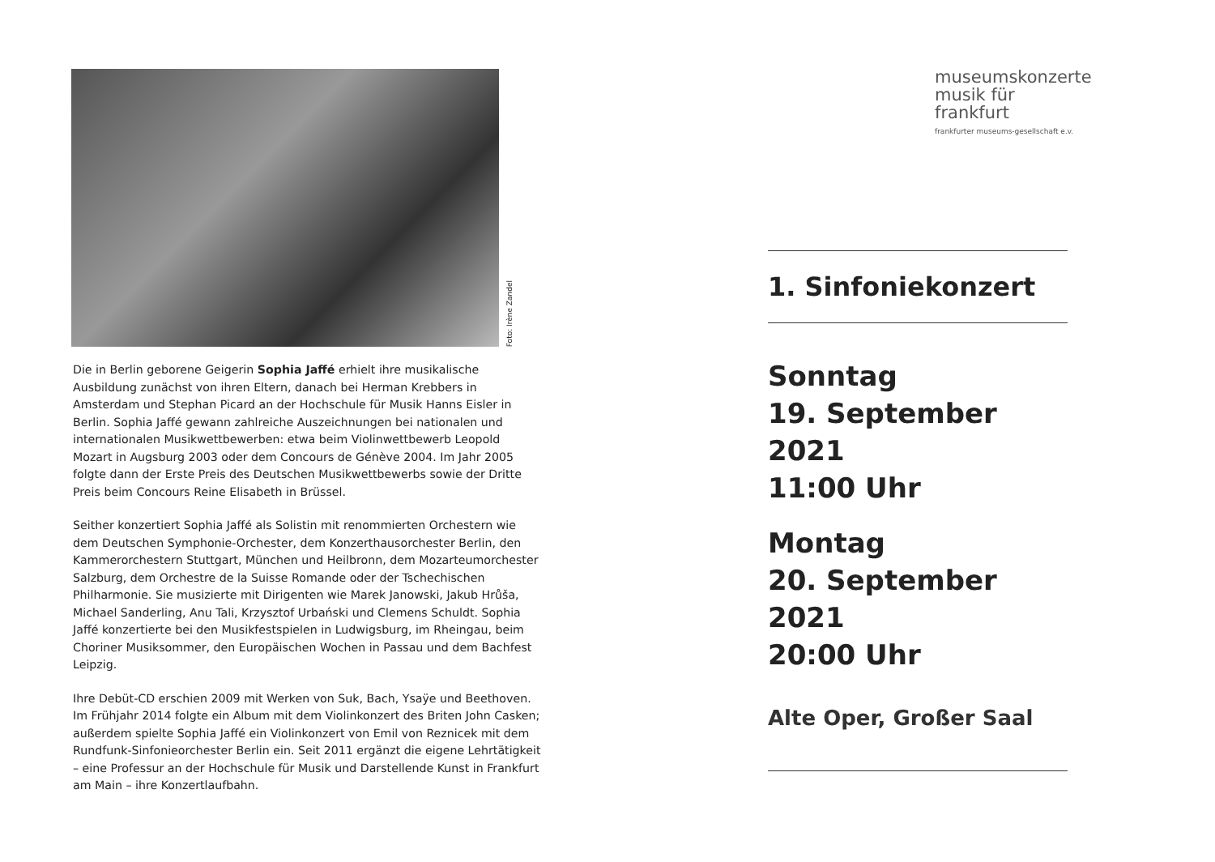Foto: Irène Zandel
Die in Berlin geborene Geigerin Sophia Jaffé erhielt ihre musikalische Ausbildung zunächst von ihren Eltern, danach bei Herman Krebbers in Amsterdam und Stephan Picard an der Hochschule für Musik Hanns Eisler in Berlin. Sophia Jaffé gewann zahlreiche Auszeichnungen bei nationalen und internationalen Musikwettbewerben: etwa beim Violinwettbewerb Leopold Mozart in Augsburg 2003 oder dem Concours de Génève 2004. Im Jahr 2005 folgte dann der Erste Preis des Deutschen Musikwettbewerbs sowie der Dritte Preis beim Concours Reine Elisabeth in Brüssel.
Seither konzertiert Sophia Jaffé als Solistin mit renommierten Orchestern wie dem Deutschen Symphonie-Orchester, dem Konzerthausorchester Berlin, den Kammerorchestern Stuttgart, München und Heilbronn, dem Mozarteumorchester Salzburg, dem Orchestre de la Suisse Romande oder der Tschechischen Philharmonie. Sie musizierte mit Dirigenten wie Marek Janowski, Jakub Hrůša, Michael Sanderling, Anu Tali, Krzysztof Urbański und Clemens Schuldt. Sophia Jaffé konzertierte bei den Musikfestspielen in Ludwigsburg, im Rheingau, beim Choriner Musiksommer, den Europäischen Wochen in Passau und dem Bachfest Leipzig.
Ihre Debüt-CD erschien 2009 mit Werken von Suk, Bach, Ysaÿe und Beethoven. Im Frühjahr 2014 folgte ein Album mit dem Violinkonzert des Briten John Casken; außerdem spielte Sophia Jaffé ein Violinkonzert von Emil von Reznicek mit dem Rundfunk-Sinfonieorchester Berlin ein. Seit 2011 ergänzt die eigene Lehrtätigkeit – eine Professur an der Hochschule für Musik und Darstellende Kunst in Frankfurt am Main – ihre Konzertlaufbahn.
museumskonzerte
musik für frankfurt
frankfurter museums-gesellschaft e.v.
1. Sinfoniekonzert
Sonntag
19. September 2021
11:00 Uhr
Montag
20. September 2021
20:00 Uhr
Alte Oper, Großer Saal